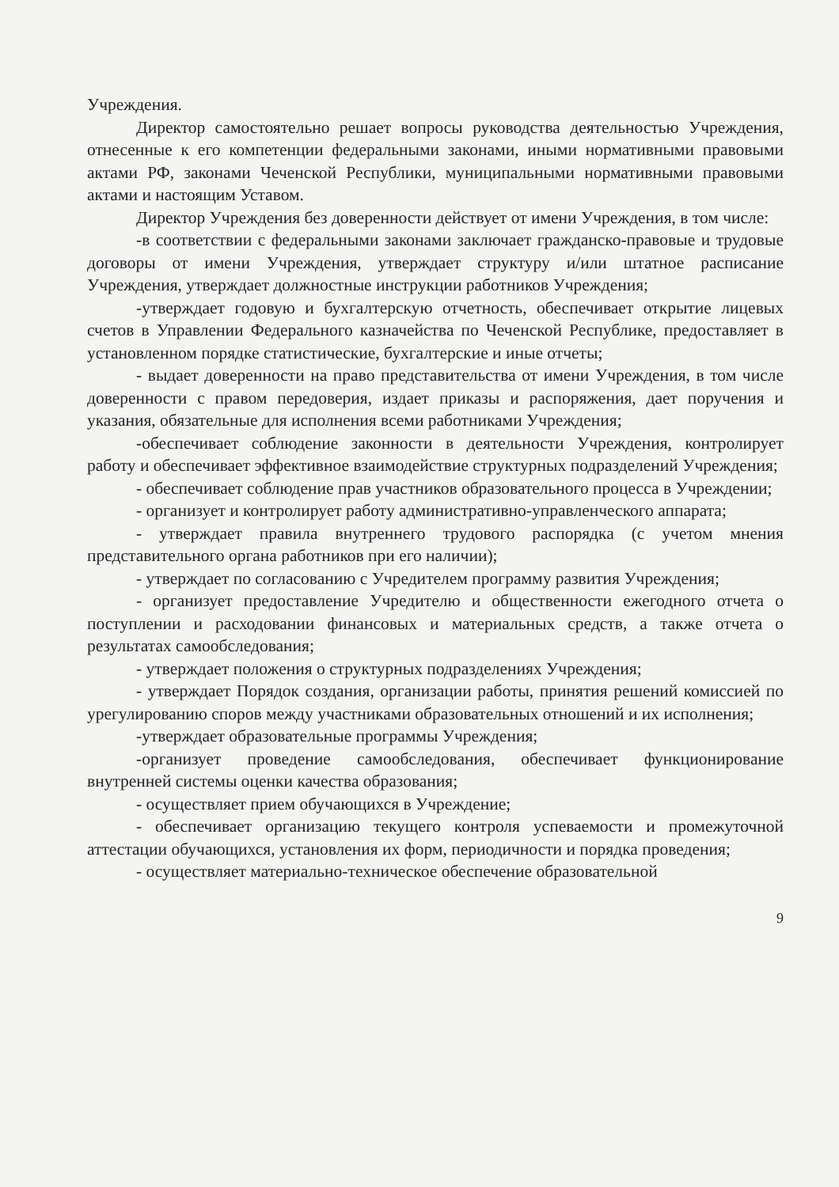Учреждения.
Директор самостоятельно решает вопросы руководства деятельностью Учреждения, отнесенные к его компетенции федеральными законами, иными нормативными правовыми актами РФ, законами Чеченской Республики, муниципальными нормативными правовыми актами и настоящим Уставом.
Директор Учреждения без доверенности действует от имени Учреждения, в том числе:
-в соответствии с федеральными законами заключает гражданско-правовые и трудовые договоры от имени Учреждения, утверждает структуру и/или штатное расписание Учреждения, утверждает должностные инструкции работников Учреждения;
-утверждает годовую и бухгалтерскую отчетность, обеспечивает открытие лицевых счетов в Управлении Федерального казначейства по Чеченской Республике, предоставляет в установленном порядке статистические, бухгалтерские и иные отчеты;
- выдает доверенности на право представительства от имени Учреждения, в том числе доверенности с правом передоверия, издает приказы и распоряжения, дает поручения и указания, обязательные для исполнения всеми работниками Учреждения;
-обеспечивает соблюдение законности в деятельности Учреждения, контролирует работу и обеспечивает эффективное взаимодействие структурных подразделений Учреждения;
- обеспечивает соблюдение прав участников образовательного процесса в Учреждении;
- организует и контролирует работу административно-управленческого аппарата;
- утверждает правила внутреннего трудового распорядка (с учетом мнения представительного органа работников при его наличии);
- утверждает по согласованию с Учредителем программу развития Учреждения;
- организует предоставление Учредителю и общественности ежегодного отчета о поступлении и расходовании финансовых и материальных средств, а также отчета о результатах самообследования;
- утверждает положения о структурных подразделениях Учреждения;
- утверждает Порядок создания, организации работы, принятия решений комиссией по урегулированию споров между участниками образовательных отношений и их исполнения;
-утверждает образовательные программы Учреждения;
-организует проведение самообследования, обеспечивает функционирование внутренней системы оценки качества образования;
- осуществляет прием обучающихся в Учреждение;
- обеспечивает организацию текущего контроля успеваемости и промежуточной аттестации обучающихся, установления их форм, периодичности и порядка проведения;
- осуществляет материально-техническое обеспечение образовательной
9